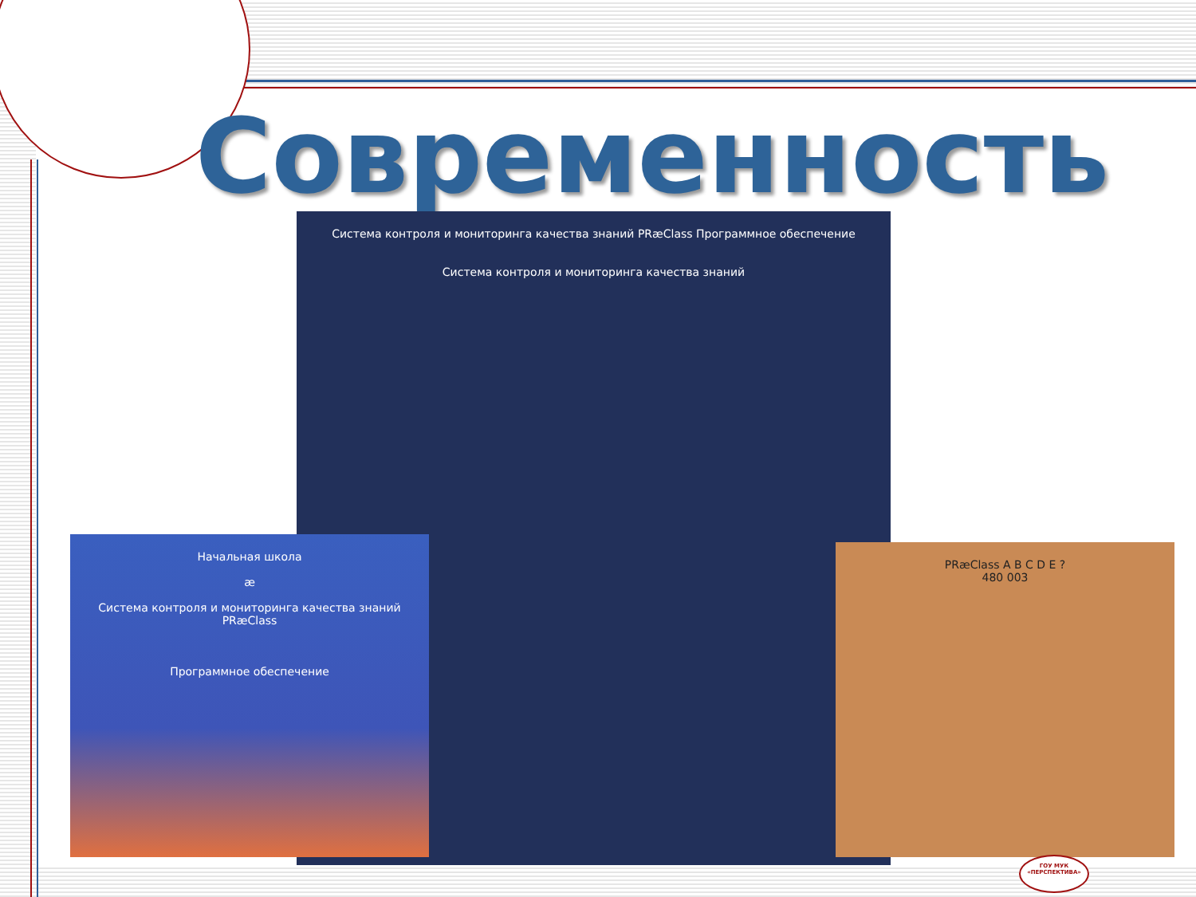Современность
Система контроля и мониторинга качества знаний PRæClass Программное обеспечение
Система контроля и мониторинга качества знаний
Начальная школа
æ
Система контроля и мониторинга качества знаний
PRæClass
Программное обеспечение
PRæClass A B C D E ?
480 003
ГОУ МУК
«ПЕРСПЕКТИВА»